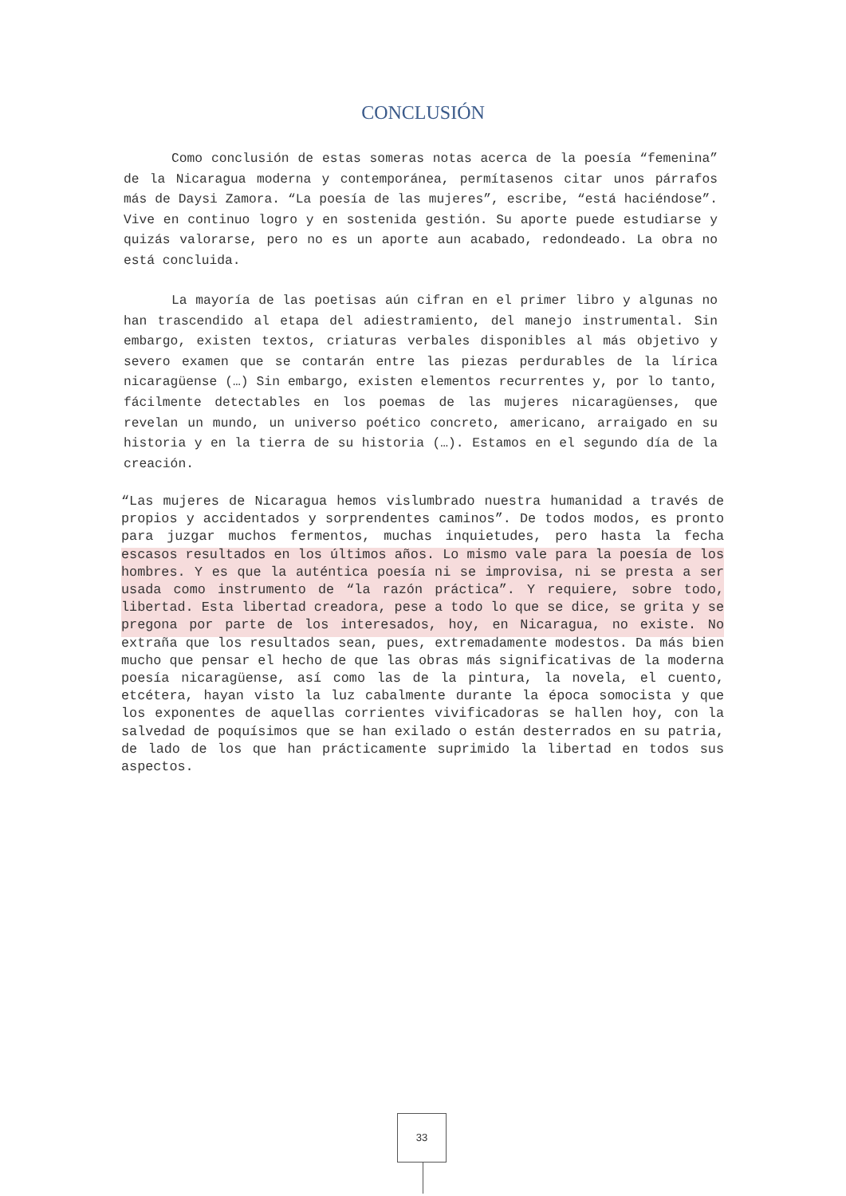CONCLUSIÓN
Como conclusión de estas someras notas acerca de la poesía “femenina” de la Nicaragua moderna y contemporánea, permítasenos citar unos párrafos más de Daysi Zamora. “La poesía de las mujeres”, escribe, “está haciéndose”. Vive en continuo logro y en sostenida gestión. Su aporte puede estudiarse y quizás valorarse, pero no es un aporte aun acabado, redondeado. La obra no está concluida.
La mayoría de las poetisas aún cifran en el primer libro y algunas no han trascendido al etapa del adiestramiento, del manejo instrumental. Sin embargo, existen textos, criaturas verbales disponibles al más objetivo y severo examen que se contarán entre las piezas perdurables de la lírica nicaragüense (…) Sin embargo, existen elementos recurrentes y, por lo tanto, fácilmente detectables en los poemas de las mujeres nicaragüenses, que revelan un mundo, un universo poético concreto, americano, arraigado en su historia y en la tierra de su historia (…). Estamos en el segundo día de la creación.
“Las mujeres de Nicaragua hemos vislumbrado nuestra humanidad a través de propios y accidentados y sorprendentes caminos”. De todos modos, es pronto para juzgar muchos fermentos, muchas inquietudes, pero hasta la fecha escasos resultados en los últimos años. Lo mismo vale para la poesía de los hombres. Y es que la auténtica poesía ni se improvisa, ni se presta a ser usada como instrumento de “la razón práctica”. Y requiere, sobre todo, libertad. Esta libertad creadora, pese a todo lo que se dice, se grita y se pregona por parte de los interesados, hoy, en Nicaragua, no existe. No extraña que los resultados sean, pues, extremadamente modestos. Da más bien mucho que pensar el hecho de que las obras más significativas de la moderna poesía nicaragüense, así como las de la pintura, la novela, el cuento, etcétera, hayan visto la luz cabalmente durante la época somocista y que los exponentes de aquellas corrientes vivificadoras se hallen hoy, con la salvedad de poquísimos que se han exilado o están desterrados en su patria, de lado de los que han prácticamente suprimido la libertad en todos sus aspectos.
33